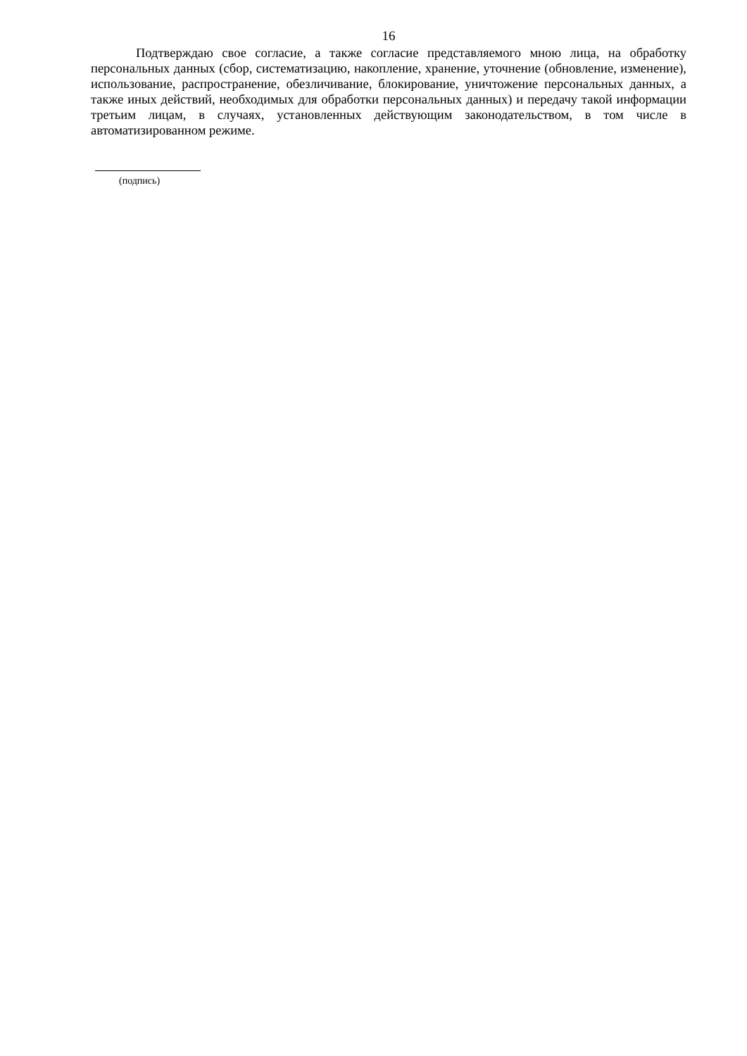16
Подтверждаю свое согласие, а также согласие представляемого мною лица, на обработку персональных данных (сбор, систематизацию, накопление, хранение, уточнение (обновление, изменение), использование, распространение, обезличивание, блокирование, уничтожение персональных данных, а также иных действий, необходимых для обработки персональных данных) и передачу такой информации третьим лицам, в случаях, установленных действующим законодательством, в том числе в автоматизированном режиме.
(подпись)